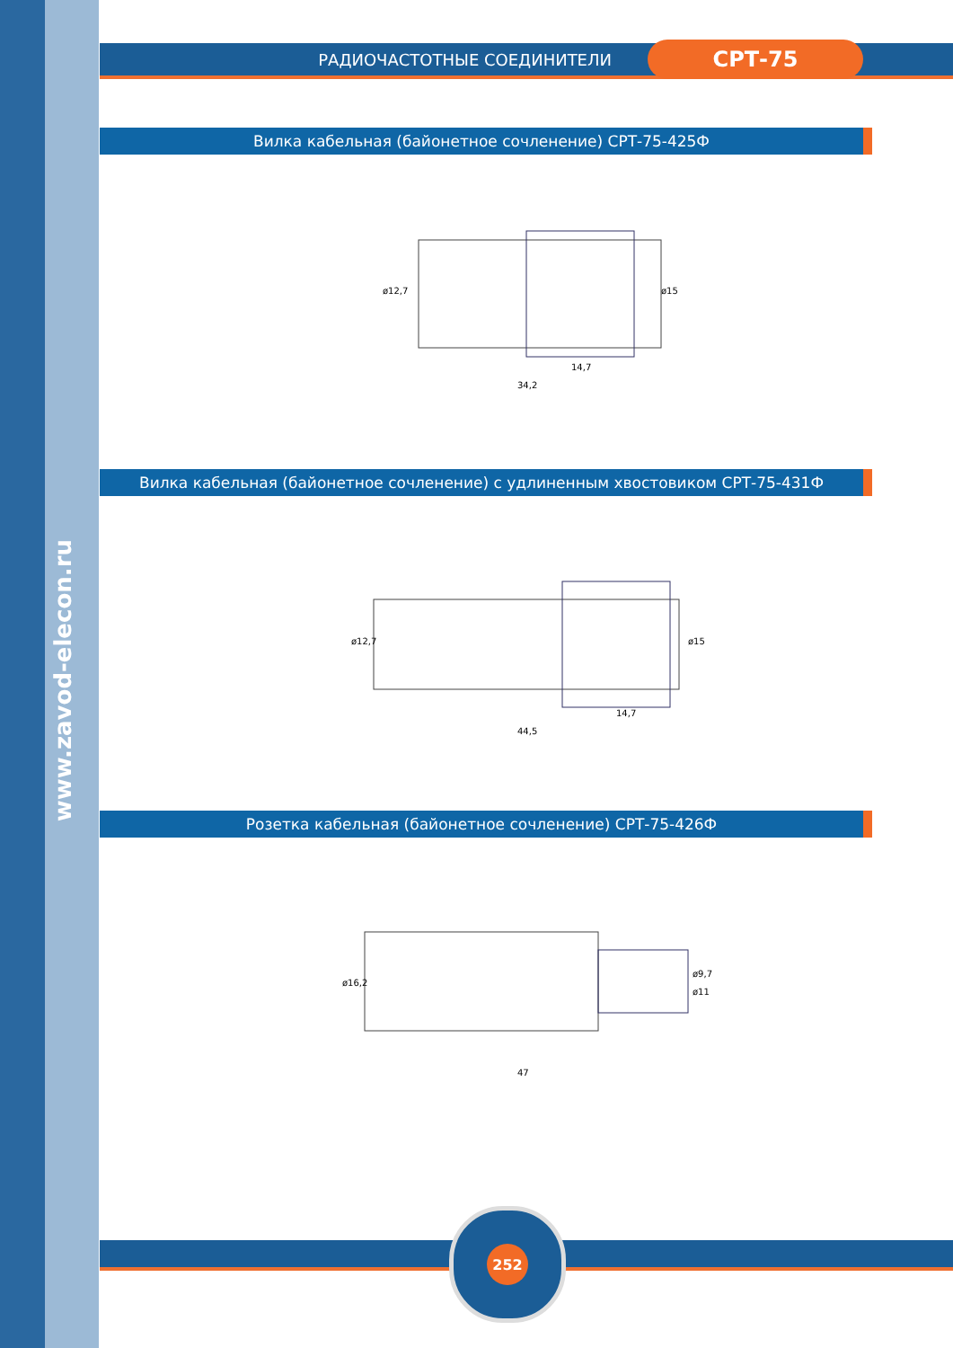www.zavod-elecon.ru
РАДИОЧАСТОТНЫЕ СОЕДИНИТЕЛИ
СРТ-75
Вилка кабельная (байонетное сочленение) СРТ-75-425Ф
34,2
14,7
ø12,7
ø15
Вилка кабельная (байонетное сочленение) с удлиненным хвостовиком СРТ-75-431Ф
44,5
14,7
ø12,7
ø15
Розетка кабельная (байонетное сочленение) СРТ-75-426Ф
47
ø16,2
ø9,7
ø11
252